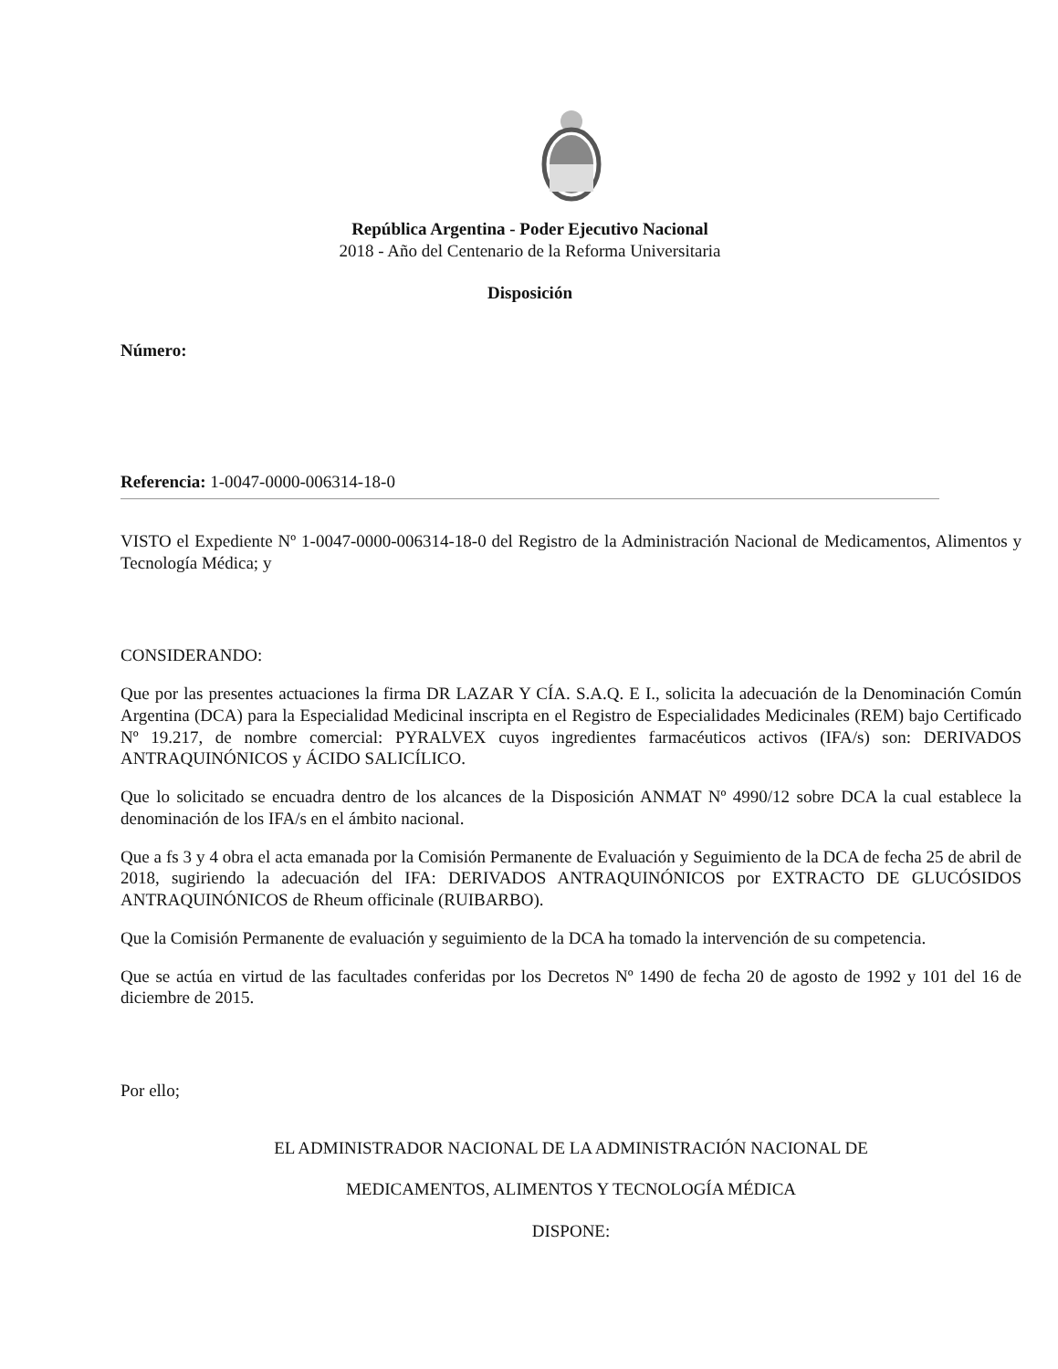República Argentina - Poder Ejecutivo Nacional
2018 - Año del Centenario de la Reforma Universitaria
Disposición
Número:
Referencia: 1-0047-0000-006314-18-0
VISTO el Expediente Nº 1-0047-0000-006314-18-0 del Registro de la Administración Nacional de Medicamentos, Alimentos y Tecnología Médica; y
CONSIDERANDO:
Que por las presentes actuaciones la firma DR LAZAR Y CÍA. S.A.Q. E I., solicita la adecuación de la Denominación Común Argentina (DCA) para la Especialidad Medicinal inscripta en el Registro de Especialidades Medicinales (REM) bajo Certificado Nº 19.217, de nombre comercial: PYRALVEX cuyos ingredientes farmacéuticos activos (IFA/s) son: DERIVADOS ANTRAQUINÓNICOS y ÁCIDO SALICÍLICO.
Que lo solicitado se encuadra dentro de los alcances de la Disposición ANMAT Nº 4990/12 sobre DCA la cual establece la denominación de los IFA/s en el ámbito nacional.
Que a fs 3 y 4 obra el acta emanada por la Comisión Permanente de Evaluación y Seguimiento de la DCA de fecha 25 de abril de 2018, sugiriendo la adecuación del IFA: DERIVADOS ANTRAQUINÓNICOS por EXTRACTO DE GLUCÓSIDOS ANTRAQUINÓNICOS de Rheum officinale (RUIBARBO).
Que la Comisión Permanente de evaluación y seguimiento de la DCA ha tomado la intervención de su competencia.
Que se actúa en virtud de las facultades conferidas por los Decretos Nº 1490 de fecha 20 de agosto de 1992 y 101 del 16 de diciembre de 2015.
Por ello;
EL ADMINISTRADOR NACIONAL DE LA ADMINISTRACIÓN NACIONAL DE
MEDICAMENTOS, ALIMENTOS Y TECNOLOGÍA MÉDICA
DISPONE: